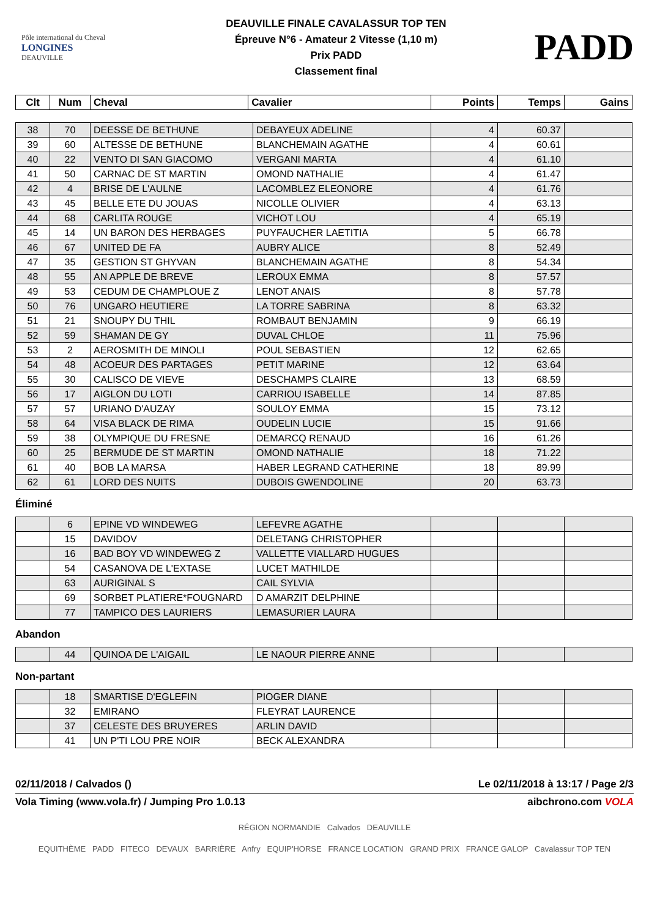Pôle international du Cheval
LONGINES
DEAUVILLE
DEAUVILLE FINALE CAVALASSUR TOP TEN
Épreuve N°6 - Amateur 2 Vitesse (1,10 m)
Prix PADD
Classement final
PADD
| Clt | Num | Cheval | Cavalier | Points | Temps | Gains |
| --- | --- | --- | --- | --- | --- | --- |
| 38 | 70 | DEESSE DE BETHUNE | DEBAYEUX ADELINE | 4 | 60.37 | |
| 39 | 60 | ALTESSE DE BETHUNE | BLANCHEMAIN AGATHE | 4 | 60.61 | |
| 40 | 22 | VENTO DI SAN GIACOMO | VERGANI MARTA | 4 | 61.10 | |
| 41 | 50 | CARNAC DE ST MARTIN | OMOND NATHALIE | 4 | 61.47 | |
| 42 | 4 | BRISE DE L'AULNE | LACOMBLEZ ELEONORE | 4 | 61.76 | |
| 43 | 45 | BELLE ETE DU JOUAS | NICOLLE OLIVIER | 4 | 63.13 | |
| 44 | 68 | CARLITA ROUGE | VICHOT LOU | 4 | 65.19 | |
| 45 | 14 | UN BARON DES HERBAGES | PUYFAUCHER LAETITIA | 5 | 66.78 | |
| 46 | 67 | UNITED DE FA | AUBRY ALICE | 8 | 52.49 | |
| 47 | 35 | GESTION ST GHYVAN | BLANCHEMAIN AGATHE | 8 | 54.34 | |
| 48 | 55 | AN APPLE DE BREVE | LEROUX EMMA | 8 | 57.57 | |
| 49 | 53 | CEDUM DE CHAMPLOUE Z | LENOT ANAIS | 8 | 57.78 | |
| 50 | 76 | UNGARO HEUTIERE | LA TORRE SABRINA | 8 | 63.32 | |
| 51 | 21 | SNOUPY DU THIL | ROMBAUT BENJAMIN | 9 | 66.19 | |
| 52 | 59 | SHAMAN DE GY | DUVAL CHLOE | 11 | 75.96 | |
| 53 | 2 | AEROSMITH DE MINOLI | POUL SEBASTIEN | 12 | 62.65 | |
| 54 | 48 | ACOEUR DES PARTAGES | PETIT MARINE | 12 | 63.64 | |
| 55 | 30 | CALISCO DE VIEVE | DESCHAMPS CLAIRE | 13 | 68.59 | |
| 56 | 17 | AIGLON DU LOTI | CARRIOU ISABELLE | 14 | 87.85 | |
| 57 | 57 | URIANO D'AUZAY | SOULOY EMMA | 15 | 73.12 | |
| 58 | 64 | VISA BLACK DE RIMA | OUDELIN LUCIE | 15 | 91.66 | |
| 59 | 38 | OLYMPIQUE DU FRESNE | DEMARCQ RENAUD | 16 | 61.26 | |
| 60 | 25 | BERMUDE DE ST MARTIN | OMOND NATHALIE | 18 | 71.22 | |
| 61 | 40 | BOB LA MARSA | HABER LEGRAND CATHERINE | 18 | 89.99 | |
| 62 | 61 | LORD DES NUITS | DUBOIS GWENDOLINE | 20 | 63.73 | |
Éliminé
| | 6 | EPINE VD WINDEWEG | LEFEVRE AGATHE | | | |
| | 15 | DAVIDOV | DELETANG CHRISTOPHER | | | |
| | 16 | BAD BOY VD WINDEWEG Z | VALLETTE VIALLARD HUGUES | | | |
| | 54 | CASANOVA DE L'EXTASE | LUCET MATHILDE | | | |
| | 63 | AURIGINAL S | CAIL SYLVIA | | | |
| | 69 | SORBET PLATIERE*FOUGNARD | D AMARZIT DELPHINE | | | |
| | 77 | TAMPICO DES LAURIERS | LEMASURIER LAURA | | | |
Abandon
| | 44 | QUINOA DE L'AIGAIL | LE NAOUR PIERRE ANNE | | | |
Non-partant
| | 18 | SMARTISE D'EGLEFIN | PIOGER DIANE | | | |
| | 32 | EMIRANO | FLEYRAT LAURENCE | | | |
| | 37 | CELESTE DES BRUYERES | ARLIN DAVID | | | |
| | 41 | UN P'TI LOU PRE NOIR | BECK ALEXANDRA | | | |
02/11/2018 / Calvados () Le 02/11/2018 à 13:17 / Page 2/3
Vola Timing (www.vola.fr) / Jumping Pro 1.0.13 aibchrono.com VOLA
RÉGION NORMANDIE Calvados DEAUVILLE
EQUITHÈME PADD FITECO DEVAUX BARRIÈRE Anfry EQUIP'HORSE FRANCE LOCATION GRAND PRIX FRANCE GALOP Cavalassur TOP TEN